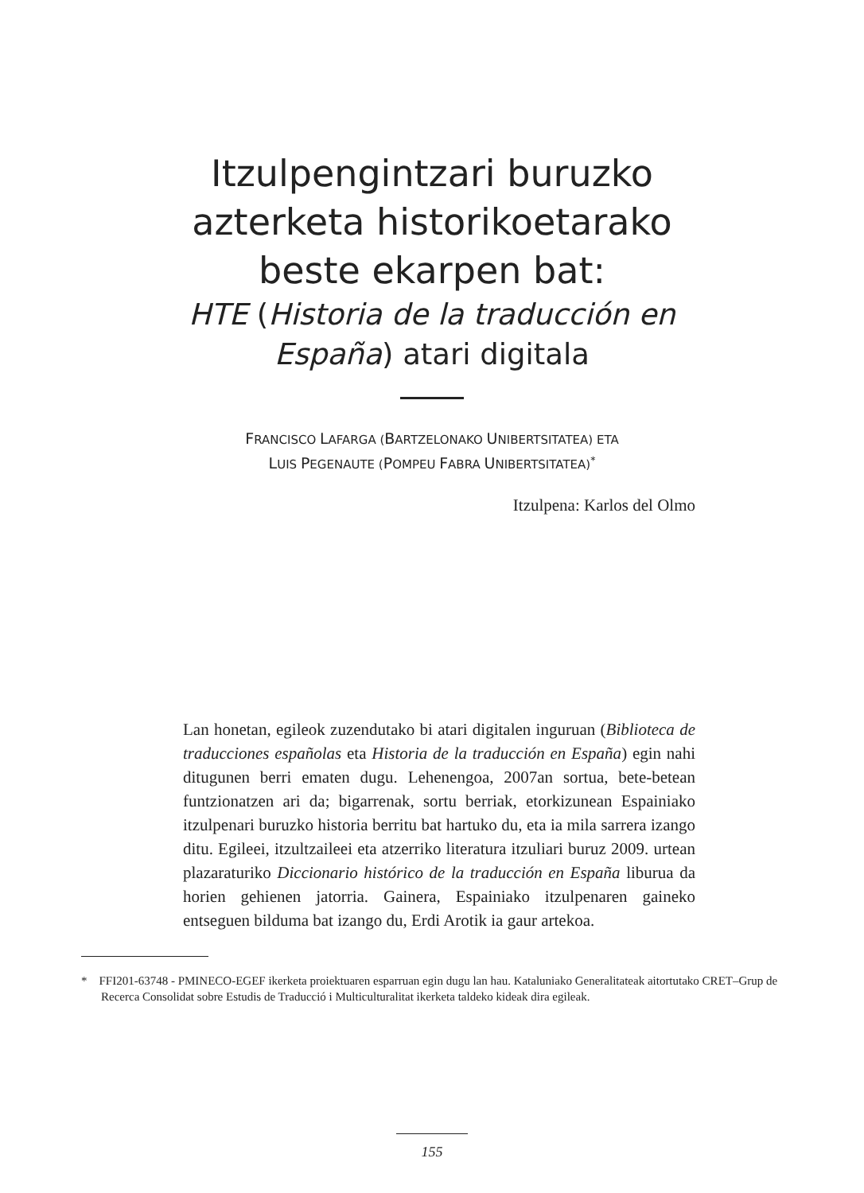Itzulpengintzari buruzko
azterketa historikoetarako
beste ekarpen bat:
HTE (Historia de la traducción en
España) atari digitala
FRANCISCO LAFARGA (BARTZELONAKO UNIBERTSITATEA) ETA
LUIS PEGENAUTE (POMPEU FABRA UNIBERTSITATEA)<sup>*</sup>
Itzulpena: Karlos del Olmo
Lan honetan, egileok zuzendutako bi atari digitalen inguruan (Biblioteca de traducciones españolas eta Historia de la traducción en España) egin nahi ditugunen berri ematen dugu. Lehenengoa, 2007an sortua, bete-betean funtzionatzen ari da; bigarrenak, sortu berriak, etorkizunean Espainiako itzulpenari buruzko historia berritu bat hartuko du, eta ia mila sarrera izango ditu. Egileei, itzultzaileei eta atzerriko literatura itzuliari buruz 2009. urtean plazaraturiko Diccionario histórico de la traducción en España liburua da horien gehienen jatorria. Gainera, Espainiako itzulpenaren gaineko entseguen bilduma bat izango du, Erdi Arotik ia gaur artekoa.
* FFI201-63748 - PMINECO-EGEF ikerketa proiektuaren esparruan egin dugu lan hau. Kataluniako Generalitateak aitortutako CRET–Grup de Recerca Consolidat sobre Estudis de Traducció i Multiculturalitat ikerketa taldeko kideak dira egileak.
155